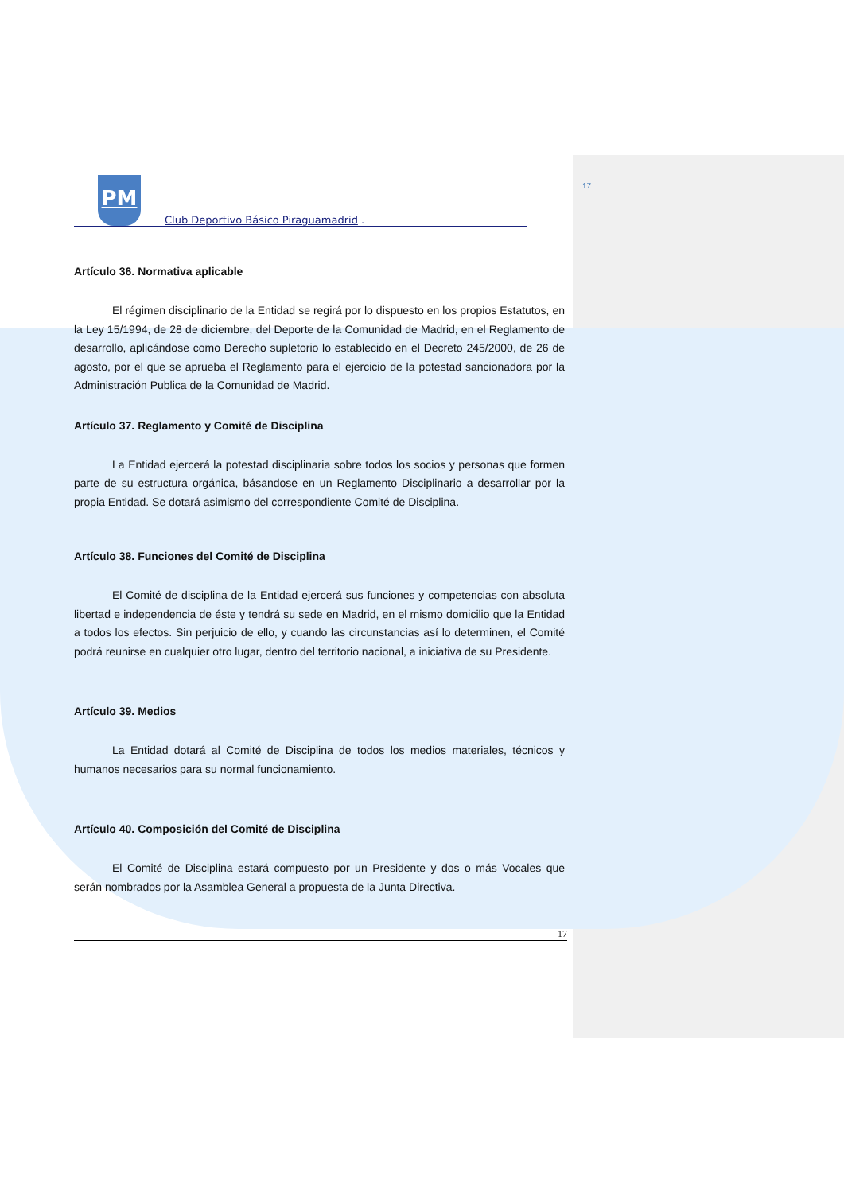17
PM Club Deportivo Básico Piraguamadrid .
Artículo 36. Normativa aplicable
El régimen disciplinario de la Entidad se regirá por lo dispuesto en los propios Estatutos, en la Ley 15/1994, de 28 de diciembre, del Deporte de la Comunidad de Madrid, en el Reglamento de desarrollo, aplicándose como Derecho supletorio lo establecido en el Decreto 245/2000, de 26 de agosto, por el que se aprueba el Reglamento para el ejercicio de la potestad sancionadora por la Administración Publica de la Comunidad de Madrid.
Artículo 37. Reglamento y Comité de Disciplina
La Entidad ejercerá la potestad disciplinaria sobre todos los socios y personas que formen parte de su estructura orgánica, básandose en un Reglamento Disciplinario a desarrollar por la propia Entidad. Se dotará asimismo del correspondiente Comité de Disciplina.
Artículo 38. Funciones del Comité de Disciplina
El Comité de disciplina de la Entidad ejercerá sus funciones y competencias con absoluta libertad e independencia de éste y tendrá su sede en Madrid, en el mismo domicilio que la Entidad a todos los efectos. Sin perjuicio de ello, y cuando las circunstancias así lo determinen, el Comité podrá reunirse en cualquier otro lugar, dentro del territorio nacional, a iniciativa de su Presidente.
Artículo 39. Medios
La Entidad dotará al Comité de Disciplina de todos los medios materiales, técnicos y humanos necesarios para su normal funcionamiento.
Artículo 40. Composición del Comité de Disciplina
El Comité de Disciplina estará compuesto por un Presidente y dos o más Vocales que serán nombrados por la Asamblea General a propuesta de la Junta Directiva.
17